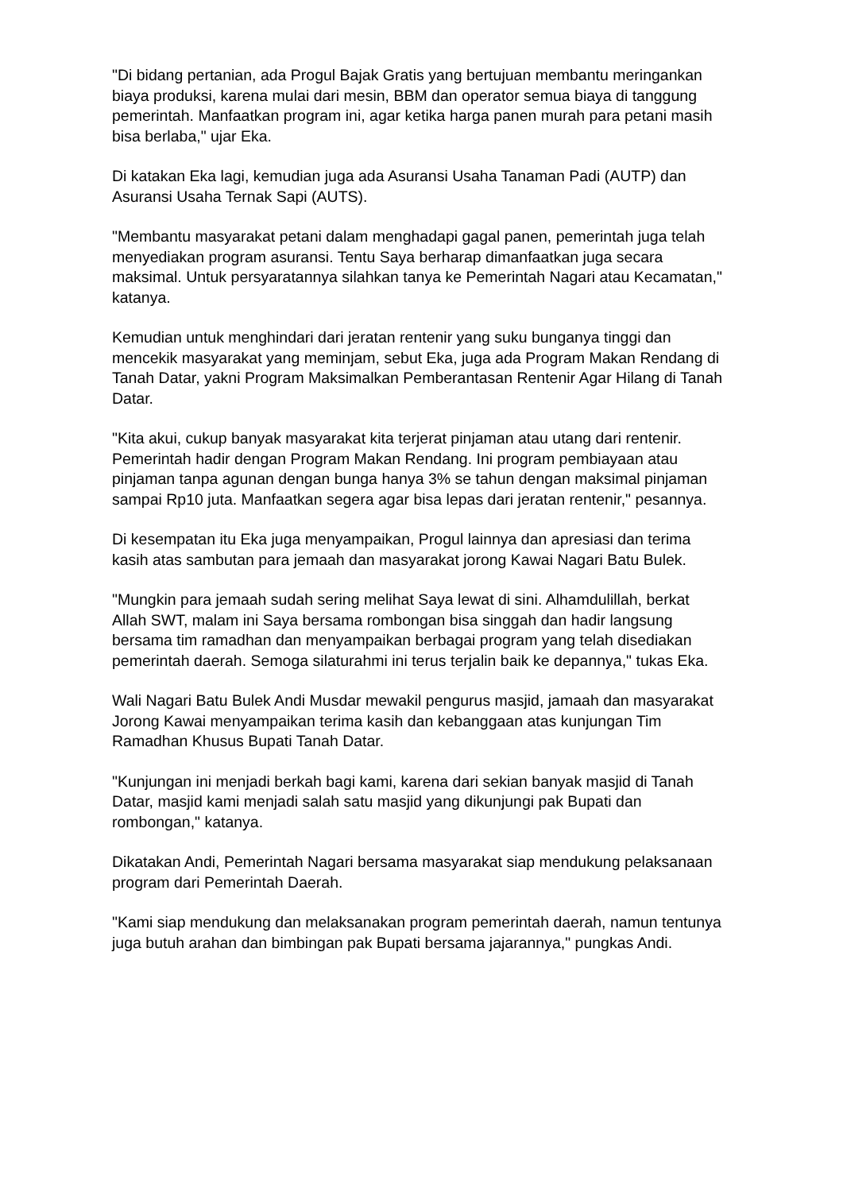"Di bidang pertanian, ada Progul Bajak Gratis yang bertujuan membantu meringankan biaya produksi, karena mulai dari mesin, BBM dan operator semua biaya di tanggung pemerintah. Manfaatkan program ini, agar ketika harga panen murah para petani masih bisa berlaba," ujar Eka.
Di katakan Eka lagi, kemudian juga ada Asuransi Usaha Tanaman Padi (AUTP) dan Asuransi Usaha Ternak Sapi (AUTS).
"Membantu masyarakat petani dalam menghadapi gagal panen, pemerintah juga telah menyediakan program asuransi. Tentu Saya berharap dimanfaatkan juga secara maksimal. Untuk persyaratannya silahkan tanya ke Pemerintah Nagari atau Kecamatan," katanya.
Kemudian untuk menghindari dari jeratan rentenir yang suku bunganya tinggi dan mencekik masyarakat yang meminjam, sebut Eka, juga ada Program Makan Rendang di Tanah Datar, yakni Program Maksimalkan Pemberantasan Rentenir Agar Hilang di Tanah Datar.
"Kita akui, cukup banyak masyarakat kita terjerat pinjaman atau utang dari rentenir. Pemerintah hadir dengan Program Makan Rendang. Ini program pembiayaan atau pinjaman tanpa agunan dengan bunga hanya 3% se tahun dengan maksimal pinjaman sampai Rp10 juta. Manfaatkan segera agar bisa lepas dari jeratan rentenir," pesannya.
Di kesempatan itu Eka juga menyampaikan, Progul lainnya dan apresiasi dan terima kasih atas sambutan para jemaah dan masyarakat jorong Kawai Nagari Batu Bulek.
"Mungkin para jemaah sudah sering melihat Saya lewat di sini. Alhamdulillah, berkat Allah SWT, malam ini Saya bersama rombongan bisa singgah dan hadir langsung bersama tim ramadhan dan menyampaikan berbagai program yang telah disediakan pemerintah daerah. Semoga silaturahmi ini terus terjalin baik ke depannya," tukas Eka.
Wali Nagari Batu Bulek Andi Musdar mewakil pengurus masjid, jamaah dan masyarakat Jorong Kawai menyampaikan terima kasih dan kebanggaan atas kunjungan Tim Ramadhan Khusus Bupati Tanah Datar.
"Kunjungan ini menjadi berkah bagi kami, karena dari sekian banyak masjid di Tanah Datar, masjid kami menjadi salah satu masjid yang dikunjungi pak Bupati dan rombongan," katanya.
Dikatakan Andi, Pemerintah Nagari bersama masyarakat siap mendukung pelaksanaan program dari Pemerintah Daerah.
"Kami siap mendukung dan melaksanakan program pemerintah daerah, namun tentunya juga butuh arahan dan bimbingan pak Bupati bersama jajarannya," pungkas Andi.